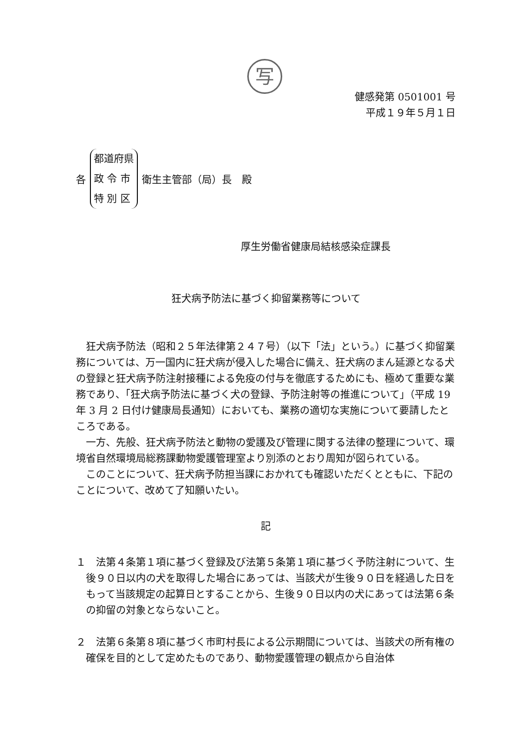写
健感発第 0501001 号
平成１９年５月１日
各
都道府県
政 令 市
特 別 区
衛生主管部（局）長　殿
厚生労働省健康局結核感染症課長
狂犬病予防法に基づく抑留業務等について
　狂犬病予防法（昭和２５年法律第２４７号）（以下「法」という。）に基づく抑留業務については、万一国内に狂犬病が侵入した場合に備え、狂犬病のまん延源となる犬の登録と狂犬病予防注射接種による免疫の付与を徹底するためにも、極めて重要な業務であり、「狂犬病予防法に基づく犬の登録、予防注射等の推進について」（平成 19 年 3 月 2 日付け健康局長通知）においても、業務の適切な実施について要請したところである。
　一方、先般、狂犬病予防法と動物の愛護及び管理に関する法律の整理について、環境省自然環境局総務課動物愛護管理室より別添のとおり周知が図られている。
　このことについて、狂犬病予防担当課におかれても確認いただくとともに、下記のことについて、改めて了知願いたい。
記
１　法第４条第１項に基づく登録及び法第５条第１項に基づく予防注射について、生後９０日以内の犬を取得した場合にあっては、当該犬が生後９０日を経過した日をもって当該規定の起算日とすることから、生後９０日以内の犬にあっては法第６条の抑留の対象とならないこと。
２　法第６条第８項に基づく市町村長による公示期間については、当該犬の所有権の確保を目的として定めたものであり、動物愛護管理の観点から自治体